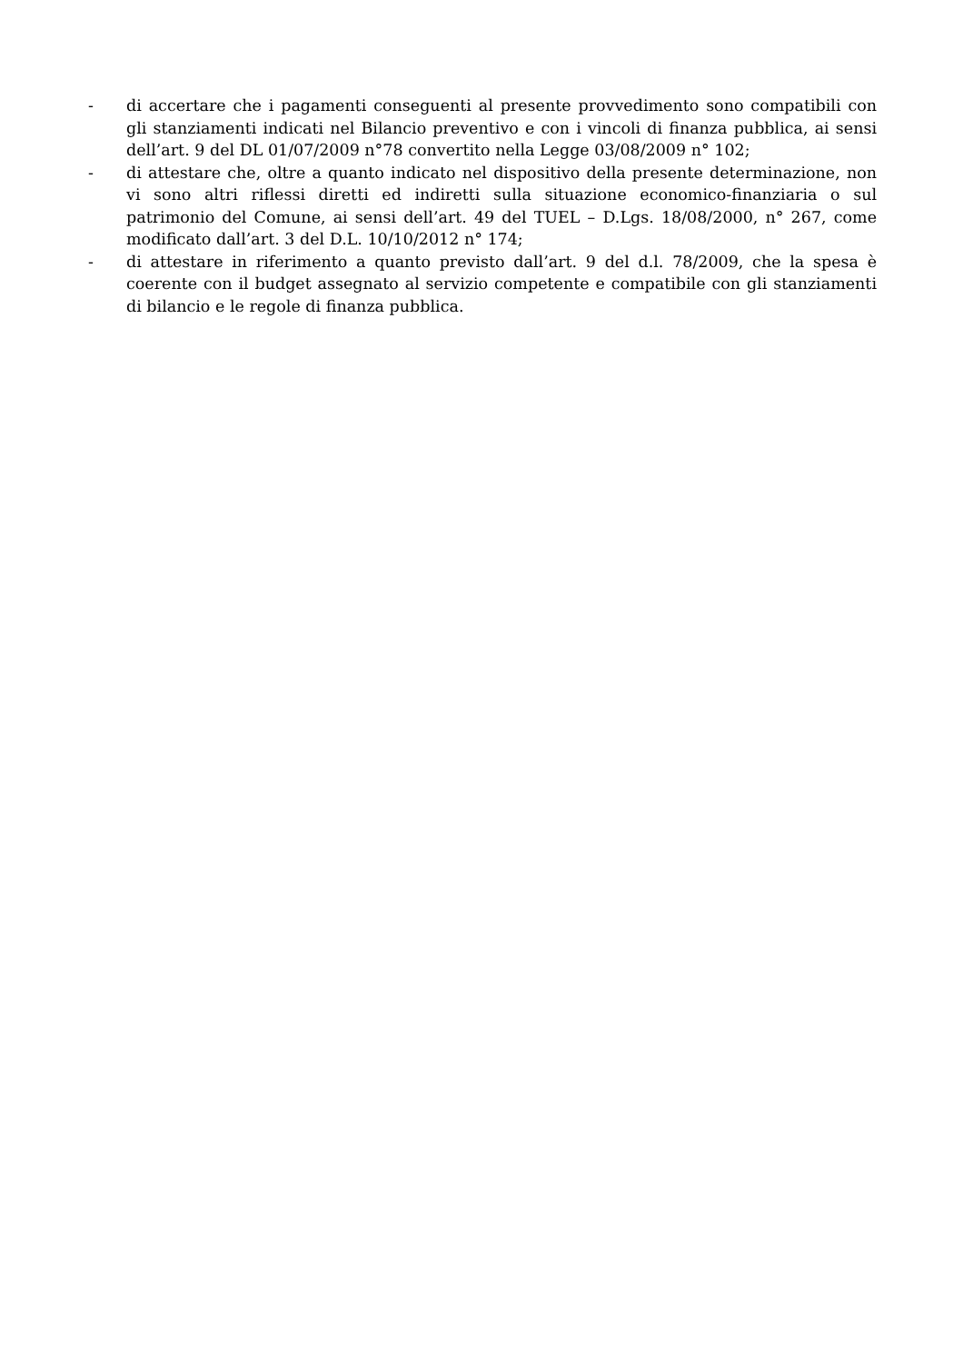- di accertare che i pagamenti conseguenti al presente provvedimento sono compatibili con gli stanziamenti indicati nel Bilancio preventivo e con i vincoli di finanza pubblica, ai sensi dell’art. 9 del DL 01/07/2009 n°78 convertito nella Legge 03/08/2009 n° 102;
- di attestare che, oltre a quanto indicato nel dispositivo della presente determinazione, non vi sono altri riflessi diretti ed indiretti sulla situazione economico-finanziaria o sul patrimonio del Comune, ai sensi dell’art. 49 del TUEL – D.Lgs. 18/08/2000, n° 267, come modificato dall’art. 3 del D.L. 10/10/2012 n° 174;
- di attestare in riferimento a quanto previsto dall’art. 9 del d.l. 78/2009, che la spesa è coerente con il budget assegnato al servizio competente e compatibile con gli stanziamenti di bilancio e le regole di finanza pubblica.